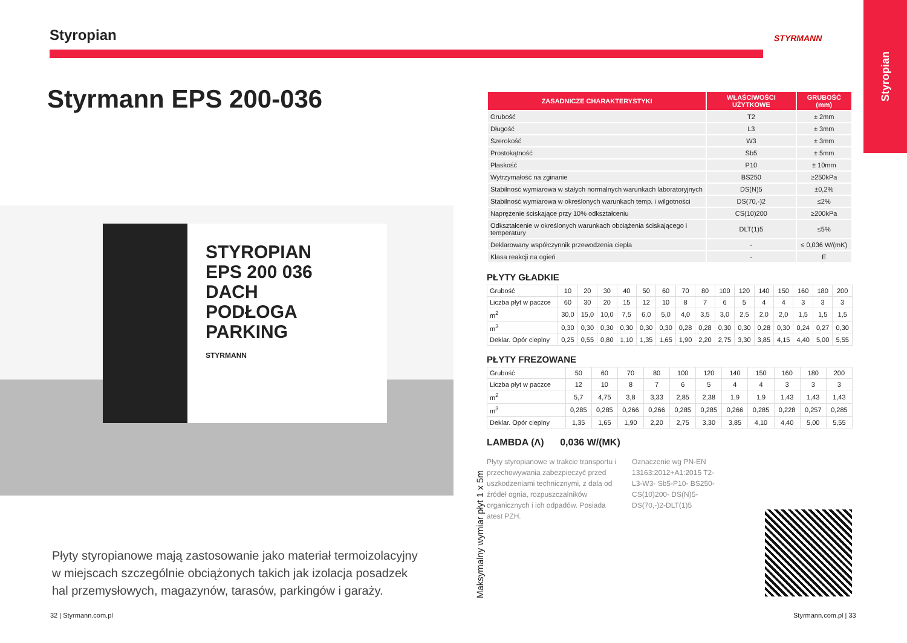Styropian
Styrmann EPS 200-036
STYROPIAN
EPS 200 036
DACH
PODŁOGA
PARKING
STYRMANN
Płyty styropianowe mają zastosowanie jako materiał termoizolacyjny w miejscach szczególnie obciążonych takich jak izolacja posadzek hal przemysłowych, magazynów, tarasów, parkingów i garaży.
32 | Styrmann.com.pl
STYRMANN
Styropian
Maksymalny wymiar płyt 1 x 5m
| ZASADNICZE CHARAKTERYSTYKI | WŁAŚCIWOŚCI UŻYTKOWE | GRUBOŚĆ (mm) |
| --- | --- | --- |
| Grubość | T2 | ± 2mm |
| Długość | L3 | ± 3mm |
| Szerokość | W3 | ± 3mm |
| Prostokątność | Sb5 | ± 5mm |
| Płaskość | P10 | ± 10mm |
| Wytrzymałość na zginanie | BS250 | ≥250kPa |
| Stabilność wymiarowa w stałych normalnych warunkach laboratoryjnych | DS(N)5 | ±0,2% |
| Stabilność wymiarowa w określonych warunkach temp. i wilgotności | DS(70,-)2 | ≤2% |
| Naprężenie ściskające przy 10% odkształceniu | CS(10)200 | ≥200kPa |
| Odkształcenie w określonych warunkach obciążenia ściskającego i temperatury | DLT(1)5 | ≤5% |
| Deklarowany współczynnik przewodzenia ciepła | - | ≤ 0,036 W/(mK) |
| Klasa reakcji na ogień | - | E |
PŁYTY GŁADKIE
| Grubość | 10 | 20 | 30 | 40 | 50 | 60 | 70 | 80 | 100 | 120 | 140 | 150 | 160 | 180 | 200 |
| Liczba płyt w paczce | 60 | 30 | 20 | 15 | 12 | 10 | 8 | 7 | 6 | 5 | 4 | 4 | 3 | 3 | 3 |
| m<sup>2</sup> | 30,0 | 15,0 | 10,0 | 7,5 | 6,0 | 5,0 | 4,0 | 3,5 | 3,0 | 2,5 | 2,0 | 2,0 | 1,5 | 1,5 | 1,5 |
| m<sup>3</sup> | 0,30 | 0,30 | 0,30 | 0,30 | 0,30 | 0,30 | 0,28 | 0,28 | 0,30 | 0,30 | 0,28 | 0,30 | 0,24 | 0,27 | 0,30 |
| Deklar. Opór cieplny | 0,25 | 0,55 | 0,80 | 1,10 | 1,35 | 1,65 | 1,90 | 2,20 | 2,75 | 3,30 | 3,85 | 4,15 | 4,40 | 5,00 | 5,55 |
PŁYTY FREZOWANE
| Grubość | 50 | 60 | 70 | 80 | 100 | 120 | 140 | 150 | 160 | 180 | 200 |
| Liczba płyt w paczce | 12 | 10 | 8 | 7 | 6 | 5 | 4 | 4 | 3 | 3 | 3 |
| m<sup>2</sup> | 5,7 | 4,75 | 3,8 | 3,33 | 2,85 | 2,38 | 1,9 | 1,9 | 1,43 | 1,43 | 1,43 |
| m<sup>3</sup> | 0,285 | 0,285 | 0,266 | 0,266 | 0,285 | 0,285 | 0,266 | 0,285 | 0,228 | 0,257 | 0,285 |
| Deklar. Opór cieplny | 1,35 | 1,65 | 1,90 | 2,20 | 2,75 | 3,30 | 3,85 | 4,10 | 4,40 | 5,00 | 5,55 |
LAMBDA (Λ) 0,036 W/(MK)
Płyty styropianowe w trakcie transportu i przechowywania zabezpieczyć przed uszkodzeniami technicznymi, z dala od źródeł ognia, rozpuszczalników organicznych i ich odpadów. Posiada atest PZH.
Oznaczenie wg PN-EN 13163:2012+A1:2015 T2- L3-W3- Sb5-P10- BS250-CS(10)200- DS(N)5-DS(70,-)2-DLT(1)5
Styrmann.com.pl | 33